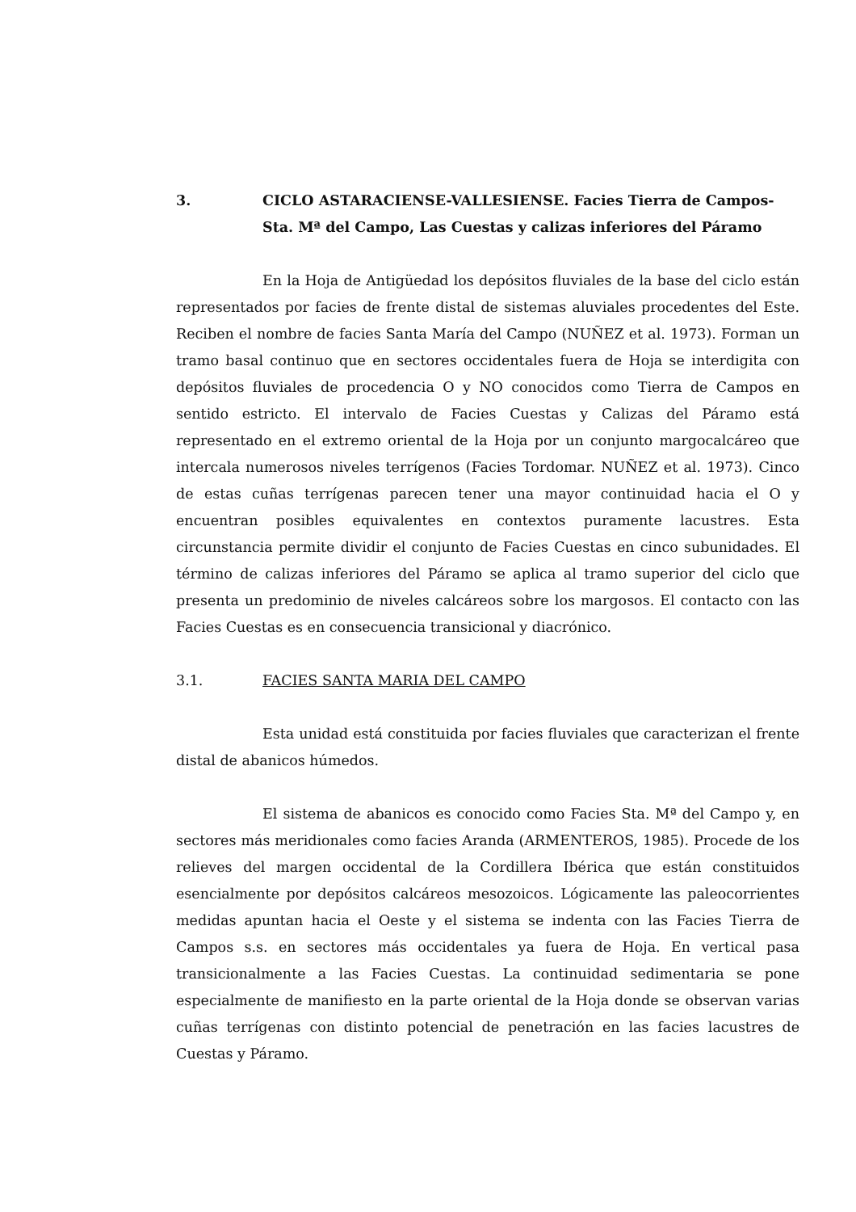3. CICLO ASTARACIENSE-VALLESIENSE. Facies Tierra de Campos-Sta. Mª del Campo, Las Cuestas y calizas inferiores del Páramo
En la Hoja de Antigüedad los depósitos fluviales de la base del ciclo están representados por facies de frente distal de sistemas aluviales procedentes del Este. Reciben el nombre de facies Santa María del Campo (NUÑEZ et al. 1973). Forman un tramo basal continuo que en sectores occidentales fuera de Hoja se interdigita con depósitos fluviales de procedencia O y NO conocidos como Tierra de Campos en sentido estricto. El intervalo de Facies Cuestas y Calizas del Páramo está representado en el extremo oriental de la Hoja por un conjunto margocalcáreo que intercala numerosos niveles terrígenos (Facies Tordomar. NUÑEZ et al. 1973). Cinco de estas cuñas terrígenas parecen tener una mayor continuidad hacia el O y encuentran posibles equivalentes en contextos puramente lacustres. Esta circunstancia permite dividir el conjunto de Facies Cuestas en cinco subunidades. El término de calizas inferiores del Páramo se aplica al tramo superior del ciclo que presenta un predominio de niveles calcáreos sobre los margosos. El contacto con las Facies Cuestas es en consecuencia transicional y diacrónico.
3.1. FACIES SANTA MARIA DEL CAMPO
Esta unidad está constituida por facies fluviales que caracterizan el frente distal de abanicos húmedos.
El sistema de abanicos es conocido como Facies Sta. Mª del Campo y, en sectores más meridionales como facies Aranda (ARMENTEROS, 1985). Procede de los relieves del margen occidental de la Cordillera Ibérica que están constituidos esencialmente por depósitos calcáreos mesozoicos. Lógicamente las paleocorrientes medidas apuntan hacia el Oeste y el sistema se indenta con las Facies Tierra de Campos s.s. en sectores más occidentales ya fuera de Hoja. En vertical pasa transicionalmente a las Facies Cuestas. La continuidad sedimentaria se pone especialmente de manifiesto en la parte oriental de la Hoja donde se observan varias cuñas terrígenas con distinto potencial de penetración en las facies lacustres de Cuestas y Páramo.